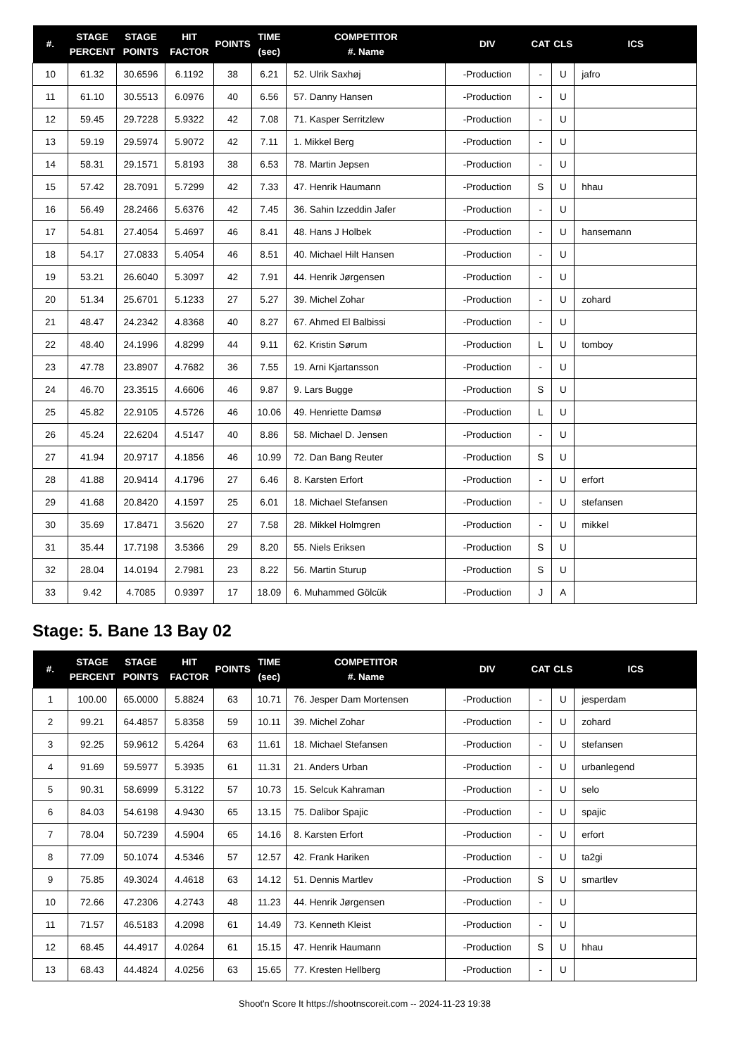| #. | STAGE PERCENT | STAGE POINTS | HIT FACTOR | POINTS | TIME (sec) | COMPETITOR #. Name | DIV | CAT | CLS | ICS |
| --- | --- | --- | --- | --- | --- | --- | --- | --- | --- | --- |
| 10 | 61.32 | 30.6596 | 6.1192 | 38 | 6.21 | 52. Ulrik Saxhøj | -Production | - | U | jafro |
| 11 | 61.10 | 30.5513 | 6.0976 | 40 | 6.56 | 57. Danny Hansen | -Production | - | U | |
| 12 | 59.45 | 29.7228 | 5.9322 | 42 | 7.08 | 71. Kasper Serritzlew | -Production | - | U | |
| 13 | 59.19 | 29.5974 | 5.9072 | 42 | 7.11 | 1. Mikkel Berg | -Production | - | U | |
| 14 | 58.31 | 29.1571 | 5.8193 | 38 | 6.53 | 78. Martin Jepsen | -Production | - | U | |
| 15 | 57.42 | 28.7091 | 5.7299 | 42 | 7.33 | 47. Henrik Haumann | -Production | S | U | hhau |
| 16 | 56.49 | 28.2466 | 5.6376 | 42 | 7.45 | 36. Sahin Izzeddin Jafer | -Production | - | U | |
| 17 | 54.81 | 27.4054 | 5.4697 | 46 | 8.41 | 48. Hans J Holbek | -Production | - | U | hansemann |
| 18 | 54.17 | 27.0833 | 5.4054 | 46 | 8.51 | 40. Michael Hilt Hansen | -Production | - | U | |
| 19 | 53.21 | 26.6040 | 5.3097 | 42 | 7.91 | 44. Henrik Jørgensen | -Production | - | U | |
| 20 | 51.34 | 25.6701 | 5.1233 | 27 | 5.27 | 39. Michel Zohar | -Production | - | U | zohard |
| 21 | 48.47 | 24.2342 | 4.8368 | 40 | 8.27 | 67. Ahmed El Balbissi | -Production | - | U | |
| 22 | 48.40 | 24.1996 | 4.8299 | 44 | 9.11 | 62. Kristin Sørum | -Production | L | U | tomboy |
| 23 | 47.78 | 23.8907 | 4.7682 | 36 | 7.55 | 19. Arni Kjartansson | -Production | - | U | |
| 24 | 46.70 | 23.3515 | 4.6606 | 46 | 9.87 | 9. Lars Bugge | -Production | S | U | |
| 25 | 45.82 | 22.9105 | 4.5726 | 46 | 10.06 | 49. Henriette Damsø | -Production | L | U | |
| 26 | 45.24 | 22.6204 | 4.5147 | 40 | 8.86 | 58. Michael D. Jensen | -Production | - | U | |
| 27 | 41.94 | 20.9717 | 4.1856 | 46 | 10.99 | 72. Dan Bang Reuter | -Production | S | U | |
| 28 | 41.88 | 20.9414 | 4.1796 | 27 | 6.46 | 8. Karsten Erfort | -Production | - | U | erfort |
| 29 | 41.68 | 20.8420 | 4.1597 | 25 | 6.01 | 18. Michael Stefansen | -Production | - | U | stefansen |
| 30 | 35.69 | 17.8471 | 3.5620 | 27 | 7.58 | 28. Mikkel Holmgren | -Production | - | U | mikkel |
| 31 | 35.44 | 17.7198 | 3.5366 | 29 | 8.20 | 55. Niels Eriksen | -Production | S | U | |
| 32 | 28.04 | 14.0194 | 2.7981 | 23 | 8.22 | 56. Martin Sturup | -Production | S | U | |
| 33 | 9.42 | 4.7085 | 0.9397 | 17 | 18.09 | 6. Muhammed Gölcük | -Production | J | A | |
Stage: 5. Bane 13 Bay 02
| #. | STAGE PERCENT | STAGE POINTS | HIT FACTOR | POINTS | TIME (sec) | COMPETITOR #. Name | DIV | CAT | CLS | ICS |
| --- | --- | --- | --- | --- | --- | --- | --- | --- | --- | --- |
| 1 | 100.00 | 65.0000 | 5.8824 | 63 | 10.71 | 76. Jesper Dam Mortensen | -Production | - | U | jesperdam |
| 2 | 99.21 | 64.4857 | 5.8358 | 59 | 10.11 | 39. Michel Zohar | -Production | - | U | zohard |
| 3 | 92.25 | 59.9612 | 5.4264 | 63 | 11.61 | 18. Michael Stefansen | -Production | - | U | stefansen |
| 4 | 91.69 | 59.5977 | 5.3935 | 61 | 11.31 | 21. Anders Urban | -Production | - | U | urbanlegend |
| 5 | 90.31 | 58.6999 | 5.3122 | 57 | 10.73 | 15. Selcuk Kahraman | -Production | - | U | selo |
| 6 | 84.03 | 54.6198 | 4.9430 | 65 | 13.15 | 75. Dalibor Spajic | -Production | - | U | spajic |
| 7 | 78.04 | 50.7239 | 4.5904 | 65 | 14.16 | 8. Karsten Erfort | -Production | - | U | erfort |
| 8 | 77.09 | 50.1074 | 4.5346 | 57 | 12.57 | 42. Frank Hariken | -Production | - | U | ta2gi |
| 9 | 75.85 | 49.3024 | 4.4618 | 63 | 14.12 | 51. Dennis Martlev | -Production | S | U | smartlev |
| 10 | 72.66 | 47.2306 | 4.2743 | 48 | 11.23 | 44. Henrik Jørgensen | -Production | - | U | |
| 11 | 71.57 | 46.5183 | 4.2098 | 61 | 14.49 | 73. Kenneth Kleist | -Production | - | U | |
| 12 | 68.45 | 44.4917 | 4.0264 | 61 | 15.15 | 47. Henrik Haumann | -Production | S | U | hhau |
| 13 | 68.43 | 44.4824 | 4.0256 | 63 | 15.65 | 77. Kresten Hellberg | -Production | - | U | |
Shoot'n Score It https://shootnscoreit.com -- 2024-11-23 19:38